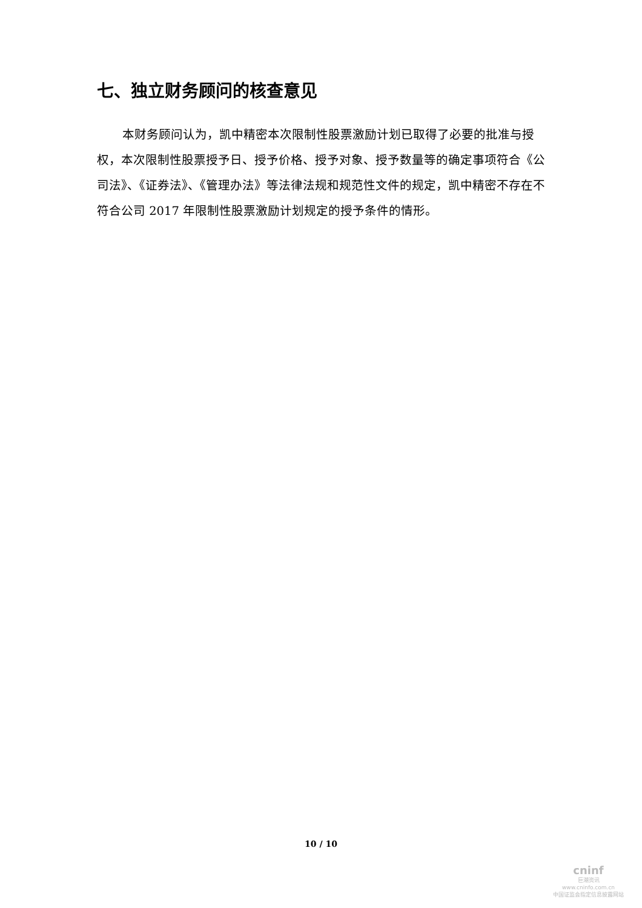七、独立财务顾问的核查意见
本财务顾问认为，凯中精密本次限制性股票激励计划已取得了必要的批准与授权，本次限制性股票授予日、授予价格、授予对象、授予数量等的确定事项符合《公司法》、《证券法》、《管理办法》等法律法规和规范性文件的规定，凯中精密不存在不符合公司 2017 年限制性股票激励计划规定的授予条件的情形。
10 / 10
cninf
巨潮资讯
www.cninfo.com.cn
中国证监会指定信息披露网站